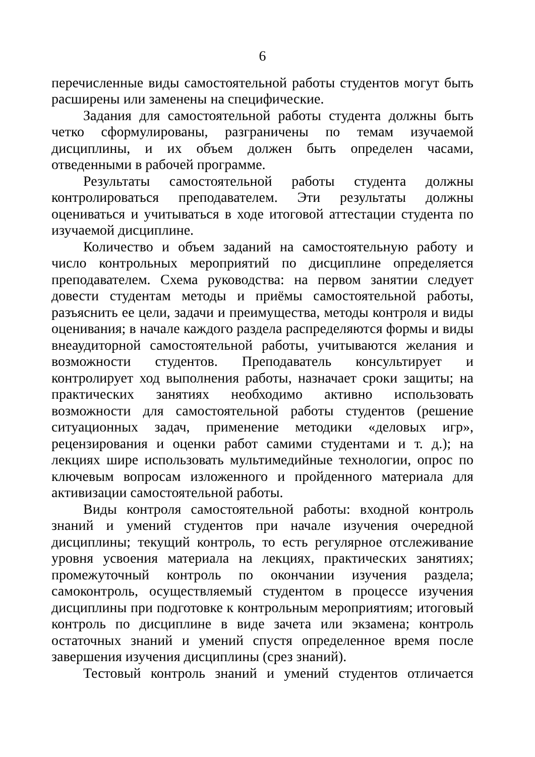6
перечисленные виды самостоятельной работы студентов могут быть расширены или заменены на специфические.
Задания для самостоятельной работы студента должны быть четко сформулированы, разграничены по темам изучаемой дисциплины, и их объем должен быть определен часами, отведенными в рабочей программе.
Результаты самостоятельной работы студента должны контролироваться преподавателем. Эти результаты должны оцениваться и учитываться в ходе итоговой аттестации студента по изучаемой дисциплине.
Количество и объем заданий на самостоятельную работу и число контрольных мероприятий по дисциплине определяется преподавателем. Схема руководства: на первом занятии следует довести студентам методы и приёмы самостоятельной работы, разъяснить ее цели, задачи и преимущества, методы контроля и виды оценивания; в начале каждого раздела распределяются формы и виды внеаудиторной самостоятельной работы, учитываются желания и возможности студентов. Преподаватель консультирует и контролирует ход выполнения работы, назначает сроки защиты; на практических занятиях необходимо активно использовать возможности для самостоятельной работы студентов (решение ситуационных задач, применение методики «деловых игр», рецензирования и оценки работ самими студентами и т. д.); на лекциях шире использовать мультимедийные технологии, опрос по ключевым вопросам изложенного и пройденного материала для активизации самостоятельной работы.
Виды контроля самостоятельной работы: входной контроль знаний и умений студентов при начале изучения очередной дисциплины; текущий контроль, то есть регулярное отслеживание уровня усвоения материала на лекциях, практических занятиях; промежуточный контроль по окончании изучения раздела; самоконтроль, осуществляемый студентом в процессе изучения дисциплины при подготовке к контрольным мероприятиям; итоговый контроль по дисциплине в виде зачета или экзамена; контроль остаточных знаний и умений спустя определенное время после завершения изучения дисциплины (срез знаний).
Тестовый контроль знаний и умений студентов отличается